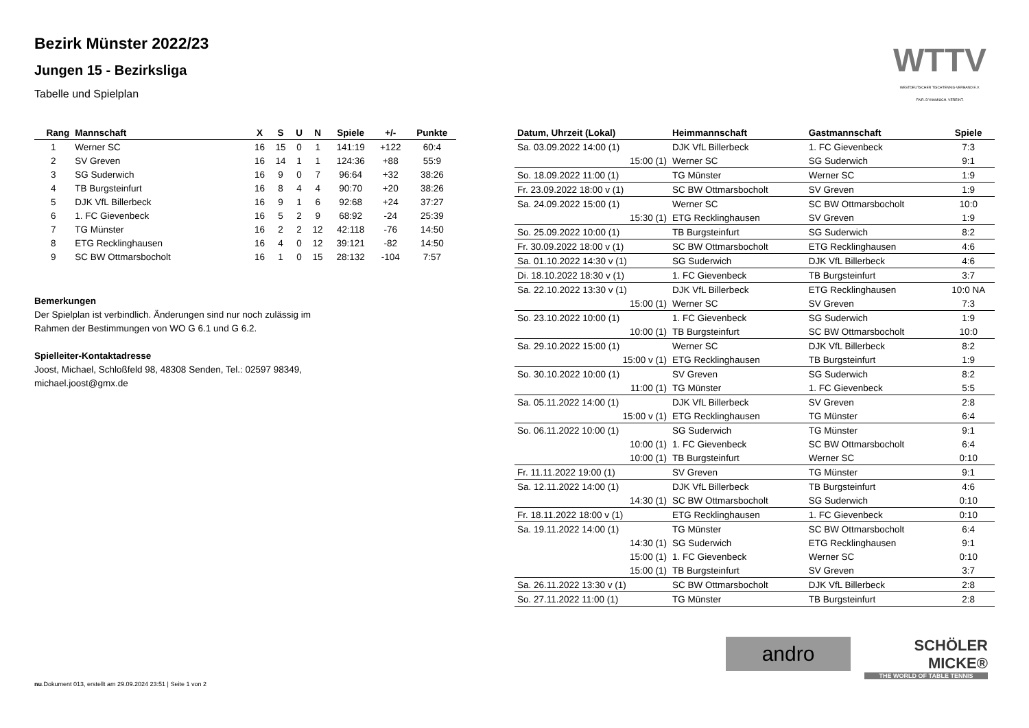Bezirk Münster 2022/23
Jungen 15 - Bezirksliga
Tabelle und Spielplan
WTTV
WESTDEUTSCHER TISCHTENNIS-VERBAND E.V.
FAIR. DYNAMISCH. VEREINT.
| Rang | Mannschaft | X | S | U | N | Spiele | +/- | Punkte |
| --- | --- | --- | --- | --- | --- | --- | --- | --- |
| 1 | Werner SC | 16 | 15 | 0 | 1 | 141:19 | +122 | 60:4 |
| 2 | SV Greven | 16 | 14 | 1 | 1 | 124:36 | +88 | 55:9 |
| 3 | SG Suderwich | 16 | 9 | 0 | 7 | 96:64 | +32 | 38:26 |
| 4 | TB Burgsteinfurt | 16 | 8 | 4 | 4 | 90:70 | +20 | 38:26 |
| 5 | DJK VfL Billerbeck | 16 | 9 | 1 | 6 | 92:68 | +24 | 37:27 |
| 6 | 1. FC Gievenbeck | 16 | 5 | 2 | 9 | 68:92 | -24 | 25:39 |
| 7 | TG Münster | 16 | 2 | 2 | 12 | 42:118 | -76 | 14:50 |
| 8 | ETG Recklinghausen | 16 | 4 | 0 | 12 | 39:121 | -82 | 14:50 |
| 9 | SC BW Ottmarsbocholt | 16 | 1 | 0 | 15 | 28:132 | -104 | 7:57 |
Bemerkungen
Der Spielplan ist verbindlich. Änderungen sind nur noch zulässig im
Rahmen der Bestimmungen von WO G 6.1 und G 6.2.
Spielleiter-Kontaktadresse
Joost, Michael, Schloßfeld 98, 48308 Senden, Tel.: 02597 98349,
michael.joost@gmx.de
| Datum, Uhrzeit (Lokal) | Heimmannschaft | Gastmannschaft | Spiele |
| --- | --- | --- | --- |
| Sa. 03.09.2022 14:00 (1) | DJK VfL Billerbeck | 1. FC Gievenbeck | 7:3 |
| 15:00 (1) | Werner SC | SG Suderwich | 9:1 |
| So. 18.09.2022 11:00 (1) | TG Münster | Werner SC | 1:9 |
| Fr. 23.09.2022 18:00 v (1) | SC BW Ottmarsbocholt | SV Greven | 1:9 |
| Sa. 24.09.2022 15:00 (1) | Werner SC | SC BW Ottmarsbocholt | 10:0 |
| 15:30 (1) | ETG Recklinghausen | SV Greven | 1:9 |
| So. 25.09.2022 10:00 (1) | TB Burgsteinfurt | SG Suderwich | 8:2 |
| Fr. 30.09.2022 18:00 v (1) | SC BW Ottmarsbocholt | ETG Recklinghausen | 4:6 |
| Sa. 01.10.2022 14:30 v (1) | SG Suderwich | DJK VfL Billerbeck | 4:6 |
| Di. 18.10.2022 18:30 v (1) | 1. FC Gievenbeck | TB Burgsteinfurt | 3:7 |
| Sa. 22.10.2022 13:30 v (1) | DJK VfL Billerbeck | ETG Recklinghausen | 10:0 NA |
| 15:00 (1) | Werner SC | SV Greven | 7:3 |
| So. 23.10.2022 10:00 (1) | 1. FC Gievenbeck | SG Suderwich | 1:9 |
| 10:00 (1) | TB Burgsteinfurt | SC BW Ottmarsbocholt | 10:0 |
| Sa. 29.10.2022 15:00 (1) | Werner SC | DJK VfL Billerbeck | 8:2 |
| 15:00 v (1) | ETG Recklinghausen | TB Burgsteinfurt | 1:9 |
| So. 30.10.2022 10:00 (1) | SV Greven | SG Suderwich | 8:2 |
| 11:00 (1) | TG Münster | 1. FC Gievenbeck | 5:5 |
| Sa. 05.11.2022 14:00 (1) | DJK VfL Billerbeck | SV Greven | 2:8 |
| 15:00 v (1) | ETG Recklinghausen | TG Münster | 6:4 |
| So. 06.11.2022 10:00 (1) | SG Suderwich | TG Münster | 9:1 |
| 10:00 (1) | 1. FC Gievenbeck | SC BW Ottmarsbocholt | 6:4 |
| 10:00 (1) | TB Burgsteinfurt | Werner SC | 0:10 |
| Fr. 11.11.2022 19:00 (1) | SV Greven | TG Münster | 9:1 |
| Sa. 12.11.2022 14:00 (1) | DJK VfL Billerbeck | TB Burgsteinfurt | 4:6 |
| 14:30 (1) | SC BW Ottmarsbocholt | SG Suderwich | 0:10 |
| Fr. 18.11.2022 18:00 v (1) | ETG Recklinghausen | 1. FC Gievenbeck | 0:10 |
| Sa. 19.11.2022 14:00 (1) | TG Münster | SC BW Ottmarsbocholt | 6:4 |
| 14:30 (1) | SG Suderwich | ETG Recklinghausen | 9:1 |
| 15:00 (1) | 1. FC Gievenbeck | Werner SC | 0:10 |
| 15:00 (1) | TB Burgsteinfurt | SV Greven | 3:7 |
| Sa. 26.11.2022 13:30 v (1) | SC BW Ottmarsbocholt | DJK VfL Billerbeck | 2:8 |
| So. 27.11.2022 11:00 (1) | TG Münster | TB Burgsteinfurt | 2:8 |
andro
SCHÖLER
MICKE®
THE WORLD OF TABLE TENNIS
nu.Dokument 013, erstellt am 29.09.2024 23:51 | Seite 1 von 2